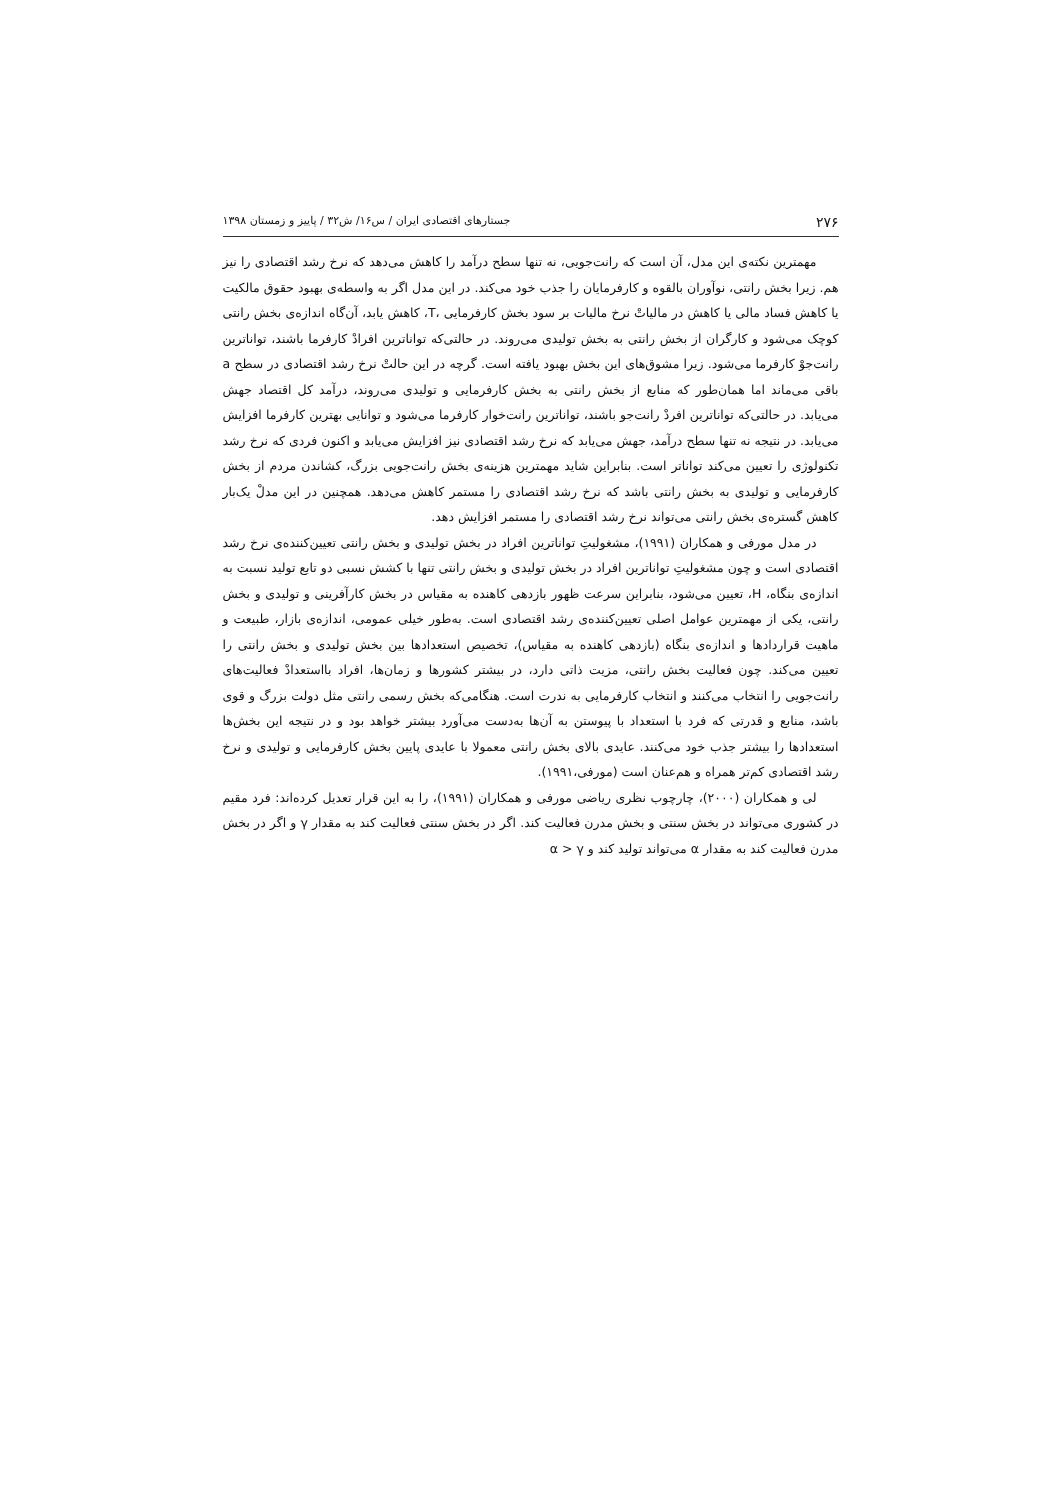۲۷۶ جستارهای اقتصادی ایران / س۱۶/ ش۳۲ / پاییز و زمستان ۱۳۹۸
مهمترین نکته‌ی این مدل، آن است که رانت‌جویی، نه تنها سطح درآمد را کاهش می‌دهد که نرخ رشد اقتصادی را نیز هم. زیرا بخش رانتی، نوآوران بالقوه و کارفرمایان را جذب خود می‌کند. در این مدل اگر به واسطه‌ی بهبود حقوق مالکیت یا کاهش فساد مالی یا کاهش در مالیاتْ نرخ مالیات بر سود بخش کارفرمایی ،T، کاهش یابد، آن‌گاه اندازه‌ی بخش رانتی کوچک می‌شود و کارگران از بخش رانتی به بخش تولیدی می‌روند. در حالتی‌که تواناترین افرادْ کارفرما باشند، تواناترین رانت‌جوْ کارفرما می‌شود. زیرا مشوق‌های این بخش بهبود یافته است. گرچه در این حالتْ نرخ رشد اقتصادی در سطح a باقی می‌ماند اما همان‌طور که منابع از بخش رانتی به بخش کارفرمایی و تولیدی می‌روند، درآمد کل اقتصاد جهش می‌یابد. در حالتی‌که تواناترین افردْ رانت‌جو باشند، تواناترین رانت‌خوار کارفرما می‌شود و توانایی بهترین کارفرما افزایش می‌یابد. در نتیجه نه تنها سطح درآمد، جهش می‌یابد که نرخ رشد اقتصادی نیز افزایش می‌یابد و اکنون فردی که نرخ رشد تکنولوژی را تعیین می‌کند تواناتر است. بنابراین شاید مهمترین هزینه‌ی بخش رانت‌جویی بزرگ، کشاندن مردم از بخش کارفرمایی و تولیدی به بخش رانتی باشد که نرخ رشد اقتصادی را مستمر کاهش می‌دهد. همچنین در این مدلْ یک‌بار کاهش گستره‌ی بخش رانتی می‌تواند نرخ رشد اقتصادی را مستمر افزایش دهد.
در مدل مورفی و همکاران (۱۹۹۱)، مشغولیتِ تواناترین افراد در بخش تولیدی و بخش رانتی تعیین‌کننده‌ی نرخ رشد اقتصادی است و چون مشغولیتِ تواناترین افراد در بخش تولیدی و بخش رانتی تنها با کشش نسبی دو تابع تولید نسبت به اندازه‌ی بنگاه، H، تعیین می‌شود، بنابراین سرعت ظهور بازدهی کاهنده به مقیاس در بخش کارآفرینی و تولیدی و بخش رانتی، یکی از مهمترین عوامل اصلی تعیین‌کننده‌ی رشد اقتصادی است. به‌طور خیلی عمومی، اندازه‌ی بازار، طبیعت و ماهیت قراردادها و اندازه‌ی بنگاه (بازدهی کاهنده به مقیاس)، تخصیص استعدادها بین بخش تولیدی و بخش رانتی را تعیین می‌کند. چون فعالیت بخش رانتی، مزیت ذاتی دارد، در بیشتر کشورها و زمان‌ها، افراد بااستعدادْ فعالیت‌های رانت‌جویی را انتخاب می‌کنند و انتخاب کارفرمایی به ندرت است. هنگامی‌که بخش رسمی رانتی مثل دولت بزرگ و قوی باشد، منابع و قدرتی که فرد با استعداد با پیوستن به آن‌ها به‌دست می‌آورد بیشتر خواهد بود و در نتیجه این بخش‌ها استعدادها را بیشتر جذب خود می‌کنند. عایدی بالای بخش رانتی معمولا با عایدی پایین بخش کارفرمایی و تولیدی و نرخ رشد اقتصادی کم‌تر همراه و هم‌عنان است (مورفی،۱۹۹۱).
لی و همکاران (۲۰۰۰)، چارچوب نظری ریاضی مورفی و همکاران (۱۹۹۱)، را به این قرار تعدیل کرده‌اند: فرد مقیم در کشوری می‌تواند در بخش سنتی و بخش مدرن فعالیت کند. اگر در بخش سنتی فعالیت کند به مقدار γ و اگر در بخش مدرن فعالیت کند به مقدار α می‌تواند تولید کند و α > γ